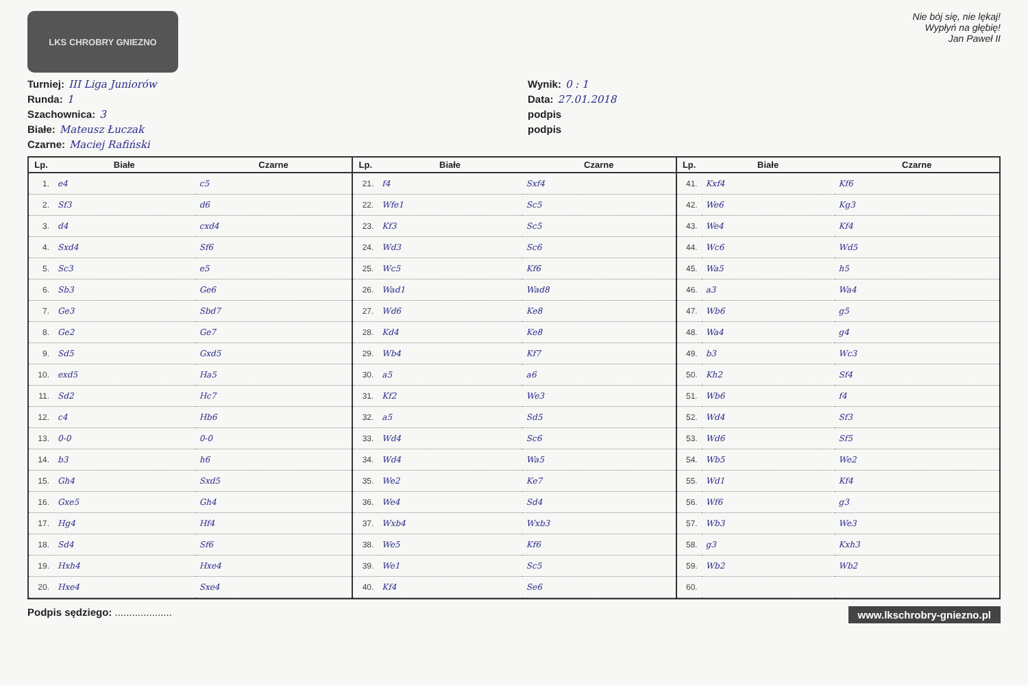LKS CHROBRY GNIEZNO
Nie bój się, nie lękaj!
Wypłyń na głębię!
Jan Paweł II
Turniej: III Liga Juniorów
Wynik: 0 : 1
Runda: 1
Data: 27.01.2018
Szachownica: 3
podpis
Białe: Mateusz Łuczak
podpis
Czarne: Maciej Rafiński
| Lp. | Białe | Czarne |
| --- | --- | --- |
| 1. | e4 | c5 |
| 2. | Sf3 | d6 |
| 3. | d4 | cxd4 |
| 4. | Sxd4 | Sf6 |
| 5. | Sc3 | e5 |
| 6. | Sb3 | Ge6 |
| 7. | Ge3 | Sbd7 |
| 8. | Ge2 | Ge7 |
| 9. | Sd5 | Gxd5 |
| 10. | exd5 | Ha5 |
| 11. | Sd2 | Hc7 |
| 12. | c4 | Hb6 |
| 13. | 0-0 | 0-0 |
| 14. | b3 | h6 |
| 15. | Gh4 | Sxd5 |
| 16. | Gxe5 | Gh4 |
| 17. | Hg4 | Hf4 |
| 18. | Sd4 | Sf6 |
| 19. | Hxh4 | Hxe4 |
| 20. | Hxe4 | Sxe4 |
| Lp. | Białe | Czarne |
| --- | --- | --- |
| 21. | f4 | Sxf4 |
| 22. | Wfe1 | Sc5 |
| 23. | Kf3 | Sc5 |
| 24. | Wd3 | Sc6 |
| 25. | Wc5 | Kf6 |
| 26. | Wad1 | Wad8 |
| 27. | Wd6 | Ke8 |
| 28. | Kd4 | Ke8 |
| 29. | Wb4 | Kf7 |
| 30. | a5 | a6 |
| 31. | Kf2 | We3 |
| 32. | a5 | Sd5 |
| 33. | Wd4 | Sc6 |
| 34. | Wd4 | Wa5 |
| 35. | We2 | Ke7 |
| 36. | We4 | Sd4 |
| 37. | Wxb4 | Wxb3 |
| 38. | We5 | Kf6 |
| 39. | We1 | Sc5 |
| 40. | Kf4 | Se6 |
| Lp. | Białe | Czarne |
| --- | --- | --- |
| 41. | Kxf4 | Kf6 |
| 42. | We6 | Kg3 |
| 43. | We4 | Kf4 |
| 44. | Wc6 | Wd5 |
| 45. | Wa5 | h5 |
| 46. | a3 | Wa4 |
| 47. | Wb6 | g5 |
| 48. | Wa4 | g4 |
| 49. | b3 | Wc3 |
| 50. | Kh2 | Sf4 |
| 51. | Wb6 | f4 |
| 52. | Wd4 | Sf3 |
| 53. | Wd6 | Sf5 |
| 54. | Wb5 | We2 |
| 55. | Wd1 | Kf4 |
| 56. | Wf6 | g3 |
| 57. | Wb3 | We3 |
| 58. | g3 | Kxh3 |
| 59. | Wb2 | Wb2 |
| 60. | | |
Podpis sędziego: ....................
www.lkschrobry-gniezno.pl